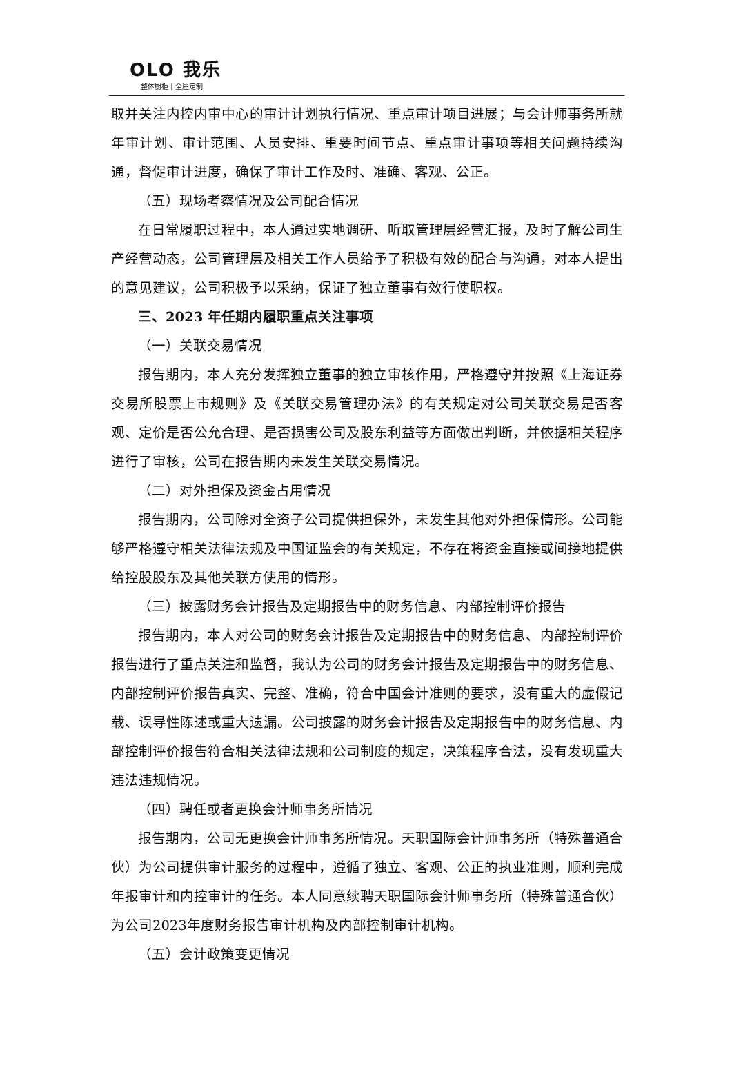OLO 我乐
整体厨柜 | 全屋定制
取并关注内控内审中心的审计计划执行情况、重点审计项目进展；与会计师事务所就年审计划、审计范围、人员安排、重要时间节点、重点审计事项等相关问题持续沟通，督促审计进度，确保了审计工作及时、准确、客观、公正。
（五）现场考察情况及公司配合情况
在日常履职过程中，本人通过实地调研、听取管理层经营汇报，及时了解公司生产经营动态，公司管理层及相关工作人员给予了积极有效的配合与沟通，对本人提出的意见建议，公司积极予以采纳，保证了独立董事有效行使职权。
三、2023 年任期内履职重点关注事项
（一）关联交易情况
报告期内，本人充分发挥独立董事的独立审核作用，严格遵守并按照《上海证券交易所股票上市规则》及《关联交易管理办法》的有关规定对公司关联交易是否客观、定价是否公允合理、是否损害公司及股东利益等方面做出判断，并依据相关程序进行了审核，公司在报告期内未发生关联交易情况。
（二）对外担保及资金占用情况
报告期内，公司除对全资子公司提供担保外，未发生其他对外担保情形。公司能够严格遵守相关法律法规及中国证监会的有关规定，不存在将资金直接或间接地提供给控股股东及其他关联方使用的情形。
（三）披露财务会计报告及定期报告中的财务信息、内部控制评价报告
报告期内，本人对公司的财务会计报告及定期报告中的财务信息、内部控制评价报告进行了重点关注和监督，我认为公司的财务会计报告及定期报告中的财务信息、内部控制评价报告真实、完整、准确，符合中国会计准则的要求，没有重大的虚假记载、误导性陈述或重大遗漏。公司披露的财务会计报告及定期报告中的财务信息、内部控制评价报告符合相关法律法规和公司制度的规定，决策程序合法，没有发现重大违法违规情况。
（四）聘任或者更换会计师事务所情况
报告期内，公司无更换会计师事务所情况。天职国际会计师事务所（特殊普通合伙）为公司提供审计服务的过程中，遵循了独立、客观、公正的执业准则，顺利完成年报审计和内控审计的任务。本人同意续聘天职国际会计师事务所（特殊普通合伙）为公司2023年度财务报告审计机构及内部控制审计机构。
（五）会计政策变更情况